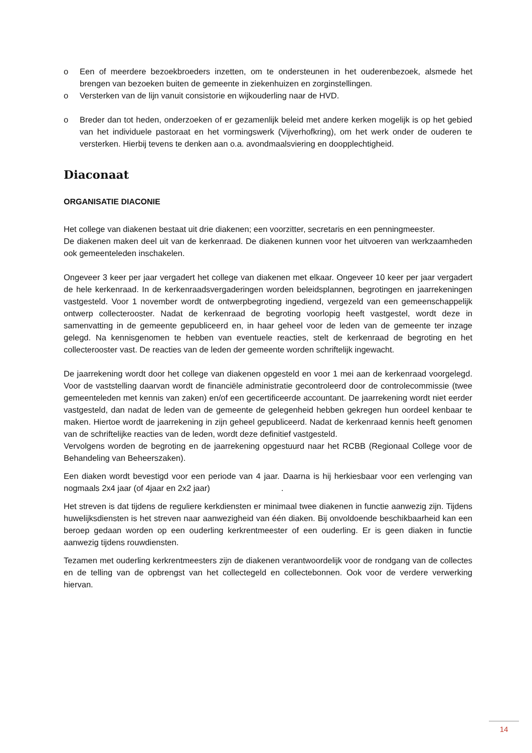o Een of meerdere bezoekbroeders inzetten, om te ondersteunen in het ouderenbezoek, alsmede het brengen van bezoeken buiten de gemeente in ziekenhuizen en zorginstellingen.
o Versterken van de lijn vanuit consistorie en wijkouderling naar de HVD.
o Breder dan tot heden, onderzoeken of er gezamenlijk beleid met andere kerken mogelijk is op het gebied van het individuele pastoraat en het vormingswerk (Vijverhofkring), om het werk onder de ouderen te versterken. Hierbij tevens te denken aan o.a. avondmaalsviering en doopplechtigheid.
Diaconaat
ORGANISATIE DIACONIE
Het college van diakenen bestaat uit drie diakenen; een voorzitter, secretaris en een penningmeester.
De diakenen maken deel uit van de kerkenraad. De diakenen kunnen voor het uitvoeren van werkzaamheden ook gemeenteleden inschakelen.
Ongeveer 3 keer per jaar vergadert het college van diakenen met elkaar. Ongeveer 10 keer per jaar vergadert de hele kerkenraad. In de kerkenraadsvergaderingen worden beleidsplannen, begrotingen en jaarrekeningen vastgesteld. Voor 1 november wordt de ontwerpbegroting ingediend, vergezeld van een gemeenschappelijk ontwerp collecterooster. Nadat de kerkenraad de begroting voorlopig heeft vastgestel, wordt deze in samenvatting in de gemeente gepubliceerd en, in haar geheel voor de leden van de gemeente ter inzage gelegd. Na kennisgenomen te hebben van eventuele reacties, stelt de kerkenraad de begroting en het collecterooster vast. De reacties van de leden der gemeente worden schriftelijk ingewacht.
De jaarrekening wordt door het college van diakenen opgesteld en voor 1 mei aan de kerkenraad voorgelegd. Voor de vaststelling daarvan wordt de financiële administratie gecontroleerd door de controlecommissie (twee gemeenteleden met kennis van zaken) en/of een gecertificeerde accountant. De jaarrekening wordt niet eerder vastgesteld, dan nadat de leden van de gemeente de gelegenheid hebben gekregen hun oordeel kenbaar te maken. Hiertoe wordt de jaarrekening in zijn geheel gepubliceerd. Nadat de kerkenraad kennis heeft genomen van de schriftelijke reacties van de leden, wordt deze definitief vastgesteld.
Vervolgens worden de begroting en de jaarrekening opgestuurd naar het RCBB (Regionaal College voor de Behandeling van Beheerszaken).
Een diaken wordt bevestigd voor een periode van 4 jaar. Daarna is hij herkiesbaar voor een verlenging van nogmaals 2x4 jaar (of 4jaar en 2x2 jaar) .
Het streven is dat tijdens de reguliere kerkdiensten er minimaal twee diakenen in functie aanwezig zijn. Tijdens huwelijksdiensten is het streven naar aanwezigheid van één diaken. Bij onvoldoende beschikbaarheid kan een beroep gedaan worden op een ouderling kerkrentmeester of een ouderling. Er is geen diaken in functie aanwezig tijdens rouwdiensten.
Tezamen met ouderling kerkrentmeesters zijn de diakenen verantwoordelijk voor de rondgang van de collectes en de telling van de opbrengst van het collectegeld en collectebonnen. Ook voor de verdere verwerking hiervan.
14